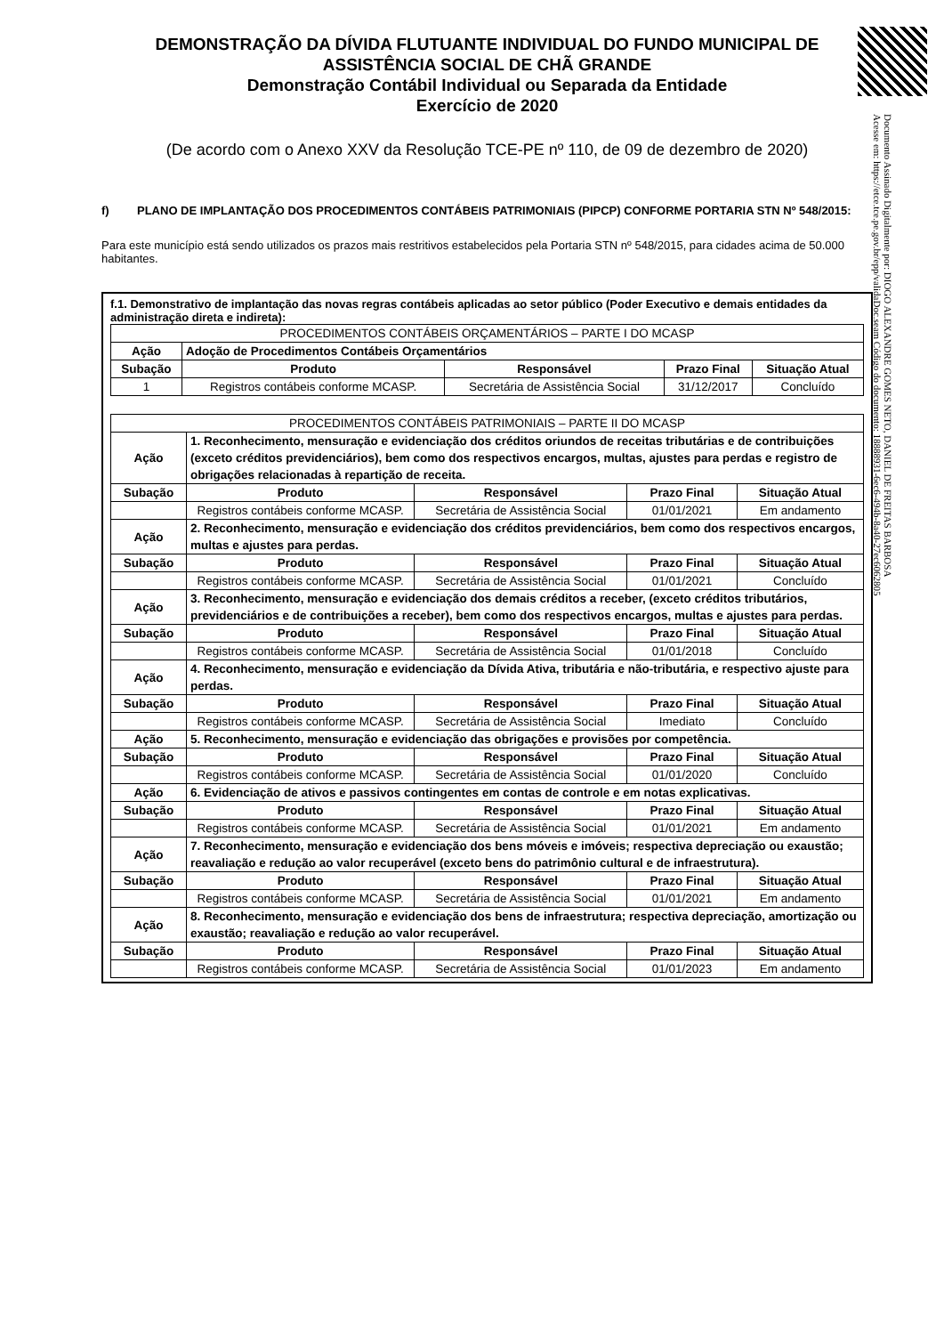Documento Assinado Digitalmente por: DIOGO ALEXANDRE GOMES NETO, DANIEL DE FREITAS BARBOSA
Acesse em: https://etce.tce.pe.gov.br/epp/validaDoc.seam Código do documento: 18888931-6ec6-494b-8a40-27ec6062805
DEMONSTRAÇÃO DA DÍVIDA FLUTUANTE INDIVIDUAL DO FUNDO MUNICIPAL DE ASSISTÊNCIA SOCIAL DE CHÃ GRANDE
Demonstração Contábil Individual ou Separada da Entidade
Exercício de 2020
(De acordo com o Anexo XXV da Resolução TCE-PE nº 110, de 09 de dezembro de 2020)
f) PLANO DE IMPLANTAÇÃO DOS PROCEDIMENTOS CONTÁBEIS PATRIMONIAIS (PIPCP) CONFORME PORTARIA STN Nº 548/2015:
Para este município está sendo utilizados os prazos mais restritivos estabelecidos pela Portaria STN nº 548/2015, para cidades acima de 50.000 habitantes.
f.1. Demonstrativo de implantação das novas regras contábeis aplicadas ao setor público (Poder Executivo e demais entidades da administração direta e indireta):
| PROCEDIMENTOS CONTÁBEIS ORÇAMENTÁRIOS – PARTE I DO MCASP | | | | |
| Ação | Adoção de Procedimentos Contábeis Orçamentários | | | |
| Subação | Produto | Responsável | Prazo Final | Situação Atual |
| 1 | Registros contábeis conforme MCASP. | Secretária de Assistência Social | 31/12/2017 | Concluído |
| PROCEDIMENTOS CONTÁBEIS PATRIMONIAIS – PARTE II DO MCASP | | | | |
| Ação | 1. Reconhecimento, mensuração e evidenciação dos créditos oriundos de receitas tributárias e de contribuições (exceto créditos previdenciários), bem como dos respectivos encargos, multas, ajustes para perdas e registro de obrigações relacionadas à repartição de receita. | | | |
| Subação | Produto | Responsável | Prazo Final | Situação Atual |
| | Registros contábeis conforme MCASP. | Secretária de Assistência Social | 01/01/2021 | Em andamento |
| Ação | 2. Reconhecimento, mensuração e evidenciação dos créditos previdenciários, bem como dos respectivos encargos, multas e ajustes para perdas. | | | |
| Subação | Produto | Responsável | Prazo Final | Situação Atual |
| | Registros contábeis conforme MCASP. | Secretária de Assistência Social | 01/01/2021 | Concluído |
| Ação | 3. Reconhecimento, mensuração e evidenciação dos demais créditos a receber, (exceto créditos tributários, previdenciários e de contribuições a receber), bem como dos respectivos encargos, multas e ajustes para perdas. | | | |
| Subação | Produto | Responsável | Prazo Final | Situação Atual |
| | Registros contábeis conforme MCASP. | Secretária de Assistência Social | 01/01/2018 | Concluído |
| Ação | 4. Reconhecimento, mensuração e evidenciação da Dívida Ativa, tributária e não-tributária, e respectivo ajuste para perdas. | | | |
| Subação | Produto | Responsável | Prazo Final | Situação Atual |
| | Registros contábeis conforme MCASP. | Secretária de Assistência Social | Imediato | Concluído |
| Ação | 5. Reconhecimento, mensuração e evidenciação das obrigações e provisões por competência. | | | |
| Subação | Produto | Responsável | Prazo Final | Situação Atual |
| | Registros contábeis conforme MCASP. | Secretária de Assistência Social | 01/01/2020 | Concluído |
| Ação | 6. Evidenciação de ativos e passivos contingentes em contas de controle e em notas explicativas. | | | |
| Subação | Produto | Responsável | Prazo Final | Situação Atual |
| | Registros contábeis conforme MCASP. | Secretária de Assistência Social | 01/01/2021 | Em andamento |
| Ação | 7. Reconhecimento, mensuração e evidenciação dos bens móveis e imóveis; respectiva depreciação ou exaustão; reavaliação e redução ao valor recuperável (exceto bens do patrimônio cultural e de infraestrutura). | | | |
| Subação | Produto | Responsável | Prazo Final | Situação Atual |
| | Registros contábeis conforme MCASP. | Secretária de Assistência Social | 01/01/2021 | Em andamento |
| Ação | 8. Reconhecimento, mensuração e evidenciação dos bens de infraestrutura; respectiva depreciação, amortização ou exaustão; reavaliação e redução ao valor recuperável. | | | |
| Subação | Produto | Responsável | Prazo Final | Situação Atual |
| | Registros contábeis conforme MCASP. | Secretária de Assistência Social | 01/01/2023 | Em andamento |